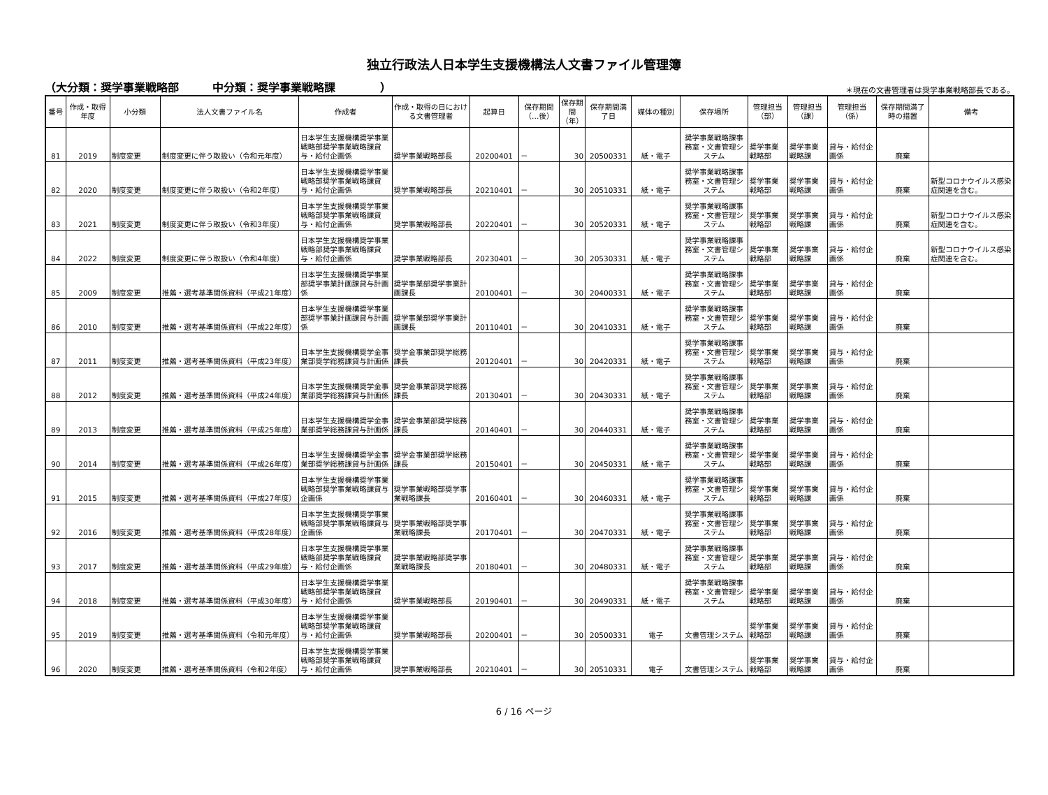独立行政法人日本学生支援機構法人文書ファイル管理簿
（大分類：奨学事業戦略部　　　中分類：奨学事業戦略課　　　　） ＊現在の文書管理者は奨学事業戦略部長である。
| 番号 | 作成・取得年度 | 小分類 | 法人文書ファイル名 | 作成者 | 作成・取得の日における文書管理者 | 起算日 | 保存期間（…後） | 保存期間（年） | 保存期間満了日 | 媒体の種別 | 保存場所 | 管理担当（部） | 管理担当（課） | 管理担当（係） | 保存期間満了時の措置 | 備考 |
| --- | --- | --- | --- | --- | --- | --- | --- | --- | --- | --- | --- | --- | --- | --- | --- | --- |
| 81 | 2019 | 制度変更 | 制度変更に伴う取扱い（令和元年度） | 日本学生支援機構奨学事業戦略部奨学事業戦略課貸与・給付企画係 | 奨学事業戦略部長 | 20200401 | － | 30 | 20500331 | 紙・電子 | 奨学事業戦略課事務室・文書管理システム | 奨学事業戦略部 | 奨学事業戦略課 | 貸与・給付企画係 | 廃棄 | |
| 82 | 2020 | 制度変更 | 制度変更に伴う取扱い（令和2年度） | 日本学生支援機構奨学事業戦略部奨学事業戦略課貸与・給付企画係 | 奨学事業戦略部長 | 20210401 | － | 30 | 20510331 | 紙・電子 | 奨学事業戦略課事務室・文書管理システム | 奨学事業戦略部 | 奨学事業戦略課 | 貸与・給付企画係 | 廃棄 | 新型コロナウイルス感染症関連を含む。 |
| 83 | 2021 | 制度変更 | 制度変更に伴う取扱い（令和3年度） | 日本学生支援機構奨学事業戦略部奨学事業戦略課貸与・給付企画係 | 奨学事業戦略部長 | 20220401 | － | 30 | 20520331 | 紙・電子 | 奨学事業戦略課事務室・文書管理システム | 奨学事業戦略部 | 奨学事業戦略課 | 貸与・給付企画係 | 廃棄 | 新型コロナウイルス感染症関連を含む。 |
| 84 | 2022 | 制度変更 | 制度変更に伴う取扱い（令和4年度） | 日本学生支援機構奨学事業戦略部奨学事業戦略課貸与・給付企画係 | 奨学事業戦略部長 | 20230401 | － | 30 | 20530331 | 紙・電子 | 奨学事業戦略課事務室・文書管理システム | 奨学事業戦略部 | 奨学事業戦略課 | 貸与・給付企画係 | 廃棄 | 新型コロナウイルス感染症関連を含む。 |
| 85 | 2009 | 制度変更 | 推薦・選考基準関係資料（平成21年度） | 日本学生支援機構奨学事業部奨学事業計画課貸与計画係 | 奨学事業部奨学事業計画課長 | 20100401 | － | 30 | 20400331 | 紙・電子 | 奨学事業戦略課事務室・文書管理システム | 奨学事業戦略部 | 奨学事業戦略課 | 貸与・給付企画係 | 廃棄 | |
| 86 | 2010 | 制度変更 | 推薦・選考基準関係資料（平成22年度） | 日本学生支援機構奨学事業部奨学事業計画課貸与計画係 | 奨学事業部奨学事業計画課長 | 20110401 | － | 30 | 20410331 | 紙・電子 | 奨学事業戦略課事務室・文書管理システム | 奨学事業戦略部 | 奨学事業戦略課 | 貸与・給付企画係 | 廃棄 | |
| 87 | 2011 | 制度変更 | 推薦・選考基準関係資料（平成23年度） | 日本学生支援機構奨学金事業部奨学総務課貸与計画係 | 奨学金事業部奨学総務課長 | 20120401 | － | 30 | 20420331 | 紙・電子 | 奨学事業戦略課事務室・文書管理システム | 奨学事業戦略部 | 奨学事業戦略課 | 貸与・給付企画係 | 廃棄 | |
| 88 | 2012 | 制度変更 | 推薦・選考基準関係資料（平成24年度） | 日本学生支援機構奨学金事業部奨学総務課貸与計画係 | 奨学金事業部奨学総務課長 | 20130401 | － | 30 | 20430331 | 紙・電子 | 奨学事業戦略課事務室・文書管理システム | 奨学事業戦略部 | 奨学事業戦略課 | 貸与・給付企画係 | 廃棄 | |
| 89 | 2013 | 制度変更 | 推薦・選考基準関係資料（平成25年度） | 日本学生支援機構奨学金事業部奨学総務課貸与計画係 | 奨学金事業部奨学総務課長 | 20140401 | － | 30 | 20440331 | 紙・電子 | 奨学事業戦略課事務室・文書管理システム | 奨学事業戦略部 | 奨学事業戦略課 | 貸与・給付企画係 | 廃棄 | |
| 90 | 2014 | 制度変更 | 推薦・選考基準関係資料（平成26年度） | 日本学生支援機構奨学金事業部奨学総務課貸与計画係 | 奨学金事業部奨学総務課長 | 20150401 | － | 30 | 20450331 | 紙・電子 | 奨学事業戦略課事務室・文書管理システム | 奨学事業戦略部 | 奨学事業戦略課 | 貸与・給付企画係 | 廃棄 | |
| 91 | 2015 | 制度変更 | 推薦・選考基準関係資料（平成27年度） | 日本学生支援機構奨学事業戦略部奨学事業戦略課貸与企画係 | 奨学事業戦略部奨学事業戦略課長 | 20160401 | － | 30 | 20460331 | 紙・電子 | 奨学事業戦略課事務室・文書管理システム | 奨学事業戦略部 | 奨学事業戦略課 | 貸与・給付企画係 | 廃棄 | |
| 92 | 2016 | 制度変更 | 推薦・選考基準関係資料（平成28年度） | 日本学生支援機構奨学事業戦略部奨学事業戦略課貸与企画係 | 奨学事業戦略部奨学事業戦略課長 | 20170401 | － | 30 | 20470331 | 紙・電子 | 奨学事業戦略課事務室・文書管理システム | 奨学事業戦略部 | 奨学事業戦略課 | 貸与・給付企画係 | 廃棄 | |
| 93 | 2017 | 制度変更 | 推薦・選考基準関係資料（平成29年度） | 日本学生支援機構奨学事業戦略部奨学事業戦略課貸与・給付企画係 | 奨学事業戦略部奨学事業戦略課長 | 20180401 | － | 30 | 20480331 | 紙・電子 | 奨学事業戦略課事務室・文書管理システム | 奨学事業戦略部 | 奨学事業戦略課 | 貸与・給付企画係 | 廃棄 | |
| 94 | 2018 | 制度変更 | 推薦・選考基準関係資料（平成30年度） | 日本学生支援機構奨学事業戦略部奨学事業戦略課貸与・給付企画係 | 奨学事業戦略部長 | 20190401 | － | 30 | 20490331 | 紙・電子 | 奨学事業戦略課事務室・文書管理システム | 奨学事業戦略部 | 奨学事業戦略課 | 貸与・給付企画係 | 廃棄 | |
| 95 | 2019 | 制度変更 | 推薦・選考基準関係資料（令和元年度） | 日本学生支援機構奨学事業戦略部奨学事業戦略課貸与・給付企画係 | 奨学事業戦略部長 | 20200401 | － | 30 | 20500331 | 電子 | 文書管理システム | 奨学事業戦略部 | 奨学事業戦略課 | 貸与・給付企画係 | 廃棄 | |
| 96 | 2020 | 制度変更 | 推薦・選考基準関係資料（令和2年度） | 日本学生支援機構奨学事業戦略部奨学事業戦略課貸与・給付企画係 | 奨学事業戦略部長 | 20210401 | － | 30 | 20510331 | 電子 | 文書管理システム | 奨学事業戦略部 | 奨学事業戦略課 | 貸与・給付企画係 | 廃棄 | |
6 / 16 ページ